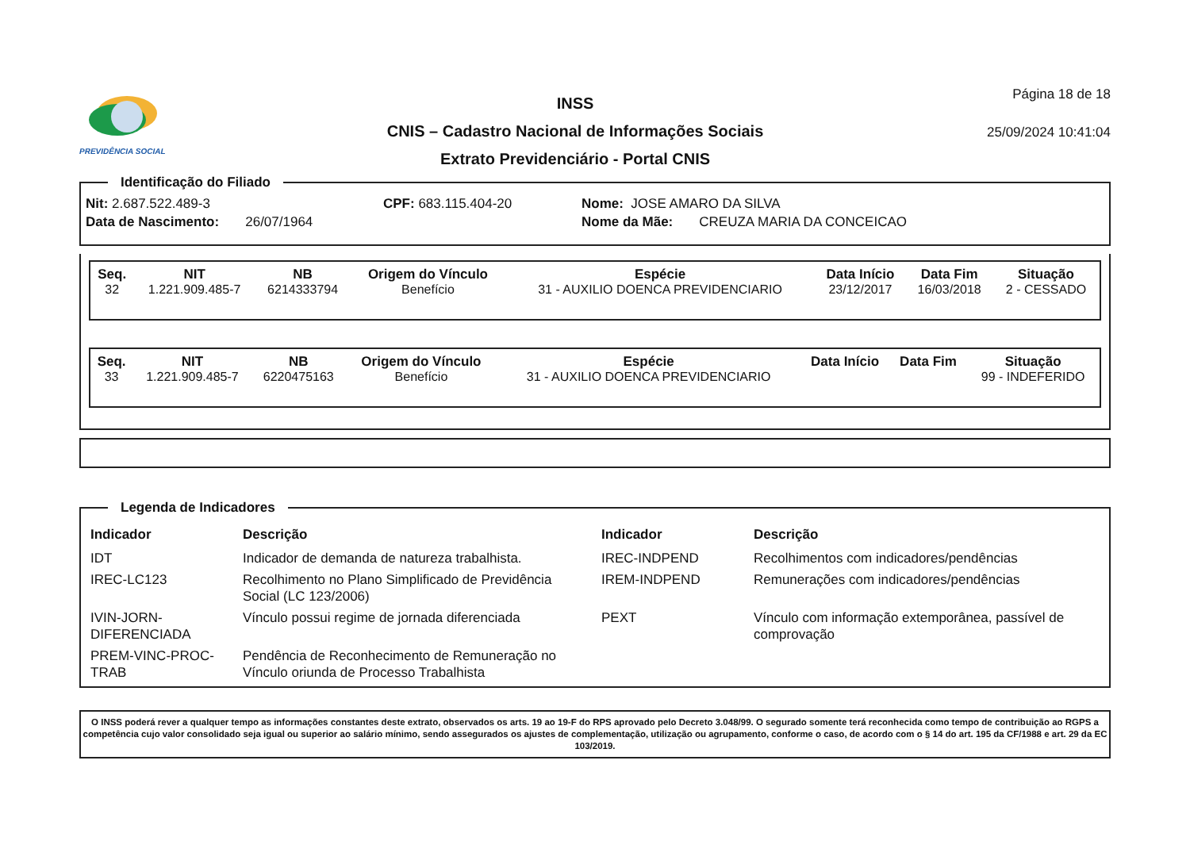PREVIDÊNCIA SOCIAL
INSS
CNIS – Cadastro Nacional de Informações Sociais
Extrato Previdenciário - Portal CNIS
Página 18 de 18
25/09/2024 10:41:04
Identificação do Filiado
Nit: 2.687.522.489-3 CPF: 683.115.404-20 Nome: JOSE AMARO DA SILVA
Data de Nascimento: 26/07/1964 Nome da Mãe: CREUZA MARIA DA CONCEICAO
| Seq. | NIT | NB | Origem do Vínculo | Espécie | Data Início | Data Fim | Situação |
| --- | --- | --- | --- | --- | --- | --- | --- |
| 32 | 1.221.909.485-7 | 6214333794 | Benefício | 31 - AUXILIO DOENCA PREVIDENCIARIO | 23/12/2017 | 16/03/2018 | 2 - CESSADO |
| Seq. | NIT | NB | Origem do Vínculo | Espécie | Data Início | Data Fim | Situação |
| --- | --- | --- | --- | --- | --- | --- | --- |
| 33 | 1.221.909.485-7 | 6220475163 | Benefício | 31 - AUXILIO DOENCA PREVIDENCIARIO | | | 99 - INDEFERIDO |
Legenda de Indicadores
| Indicador | Descrição | Indicador | Descrição |
| --- | --- | --- | --- |
| IDT | Indicador de demanda de natureza trabalhista. | IREC-INDPEND | Recolhimentos com indicadores/pendências |
| IREC-LC123 | Recolhimento no Plano Simplificado de Previdência Social (LC 123/2006) | IREM-INDPEND | Remunerações com indicadores/pendências |
| IVIN-JORN-DIFERENCIADA | Vínculo possui regime de jornada diferenciada | PEXT | Vínculo com informação extemporânea, passível de comprovação |
| PREM-VINC-PROC-TRAB | Pendência de Reconhecimento de Remuneração no Vínculo oriunda de Processo Trabalhista | | |
O INSS poderá rever a qualquer tempo as informações constantes deste extrato, observados os arts. 19 ao 19-F do RPS aprovado pelo Decreto 3.048/99. O segurado somente terá reconhecida como tempo de contribuição ao RGPS a competência cujo valor consolidado seja igual ou superior ao salário mínimo, sendo assegurados os ajustes de complementação, utilização ou agrupamento, conforme o caso, de acordo com o § 14 do art. 195 da CF/1988 e art. 29 da EC 103/2019.